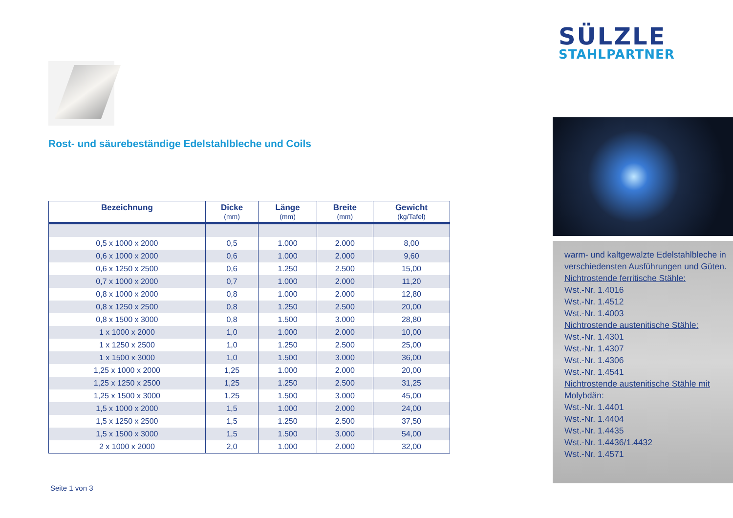Rost- und säurebeständige Edelstahlbleche und Coils
| Bezeichnung | Dicke (mm) | Länge (mm) | Breite (mm) | Gewicht (kg/Tafel) |
| --- | --- | --- | --- | --- |
| 0,5 x 1000 x 2000 | 0,5 | 1.000 | 2.000 | 8,00 |
| 0,6 x 1000 x 2000 | 0,6 | 1.000 | 2.000 | 9,60 |
| 0,6 x 1250 x 2500 | 0,6 | 1.250 | 2.500 | 15,00 |
| 0,7 x 1000 x 2000 | 0,7 | 1.000 | 2.000 | 11,20 |
| 0,8 x 1000 x 2000 | 0,8 | 1.000 | 2.000 | 12,80 |
| 0,8 x 1250 x 2500 | 0,8 | 1.250 | 2.500 | 20,00 |
| 0,8 x 1500 x 3000 | 0,8 | 1.500 | 3.000 | 28,80 |
| 1 x 1000 x 2000 | 1,0 | 1.000 | 2.000 | 10,00 |
| 1 x 1250 x 2500 | 1,0 | 1.250 | 2.500 | 25,00 |
| 1 x 1500 x 3000 | 1,0 | 1.500 | 3.000 | 36,00 |
| 1,25 x 1000 x 2000 | 1,25 | 1.000 | 2.000 | 20,00 |
| 1,25 x 1250 x 2500 | 1,25 | 1.250 | 2.500 | 31,25 |
| 1,25 x 1500 x 3000 | 1,25 | 1.500 | 3.000 | 45,00 |
| 1,5 x 1000 x 2000 | 1,5 | 1.000 | 2.000 | 24,00 |
| 1,5 x 1250 x 2500 | 1,5 | 1.250 | 2.500 | 37,50 |
| 1,5 x 1500 x 3000 | 1,5 | 1.500 | 3.000 | 54,00 |
| 2 x 1000 x 2000 | 2,0 | 1.000 | 2.000 | 32,00 |
Seite 1 von 3
SÜLZLE
STAHLPARTNER
warm- und kaltgewalzte Edelstahlbleche in verschiedensten Ausführungen und Güten.
Nichtrostende ferritische Stähle:
Wst.-Nr. 1.4016
Wst.-Nr. 1.4512
Wst.-Nr. 1.4003
Nichtrostende austenitische Stähle:
Wst.-Nr. 1.4301
Wst.-Nr. 1.4307
Wst.-Nr. 1.4306
Wst.-Nr. 1.4541
Nichtrostende austenitische Stähle mit Molybdän:
Wst.-Nr. 1.4401
Wst.-Nr. 1.4404
Wst.-Nr. 1.4435
Wst.-Nr. 1.4436/1.4432
Wst.-Nr. 1.4571